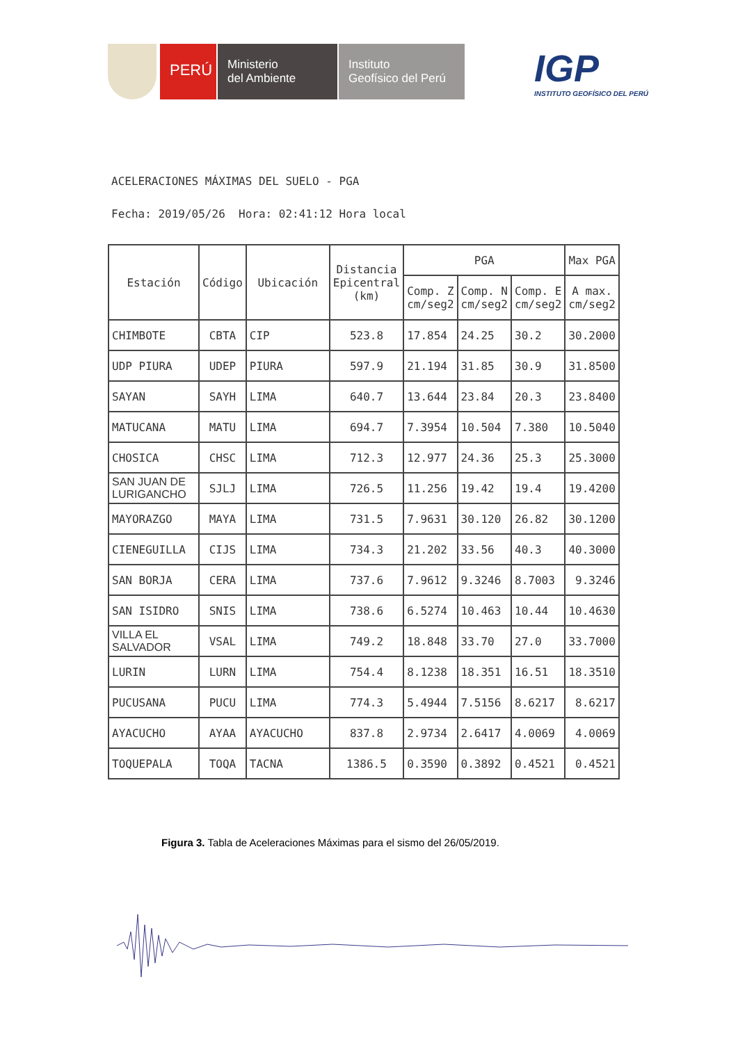PERÚ
Ministerio
del Ambiente
Instituto
Geofísico del Perú
IGP
INSTITUTO GEOFÍSICO DEL PERÚ
ACELERACIONES MÁXIMAS DEL SUELO - PGA
Fecha: 2019/05/26 Hora: 02:41:12 Hora local
| Estación | Código | Ubicación | Distancia Epicentral (km) | PGA | | | Max PGA |
| --- | --- | --- | --- | --- | --- | --- | --- |
| | | | | Comp. Z cm/seg2 | Comp. N cm/seg2 | Comp. E cm/seg2 | A max. cm/seg2 |
| CHIMBOTE | CBTA | CIP | 523.8 | 17.854 | 24.25 | 30.2 | 30.2000 |
| UDP PIURA | UDEP | PIURA | 597.9 | 21.194 | 31.85 | 30.9 | 31.8500 |
| SAYAN | SAYH | LIMA | 640.7 | 13.644 | 23.84 | 20.3 | 23.8400 |
| MATUCANA | MATU | LIMA | 694.7 | 7.3954 | 10.504 | 7.380 | 10.5040 |
| CHOSICA | CHSC | LIMA | 712.3 | 12.977 | 24.36 | 25.3 | 25.3000 |
| SAN JUAN DE LURIGANCHO | SJLJ | LIMA | 726.5 | 11.256 | 19.42 | 19.4 | 19.4200 |
| MAYORAZGO | MAYA | LIMA | 731.5 | 7.9631 | 30.120 | 26.82 | 30.1200 |
| CIENEGUILLA | CIJS | LIMA | 734.3 | 21.202 | 33.56 | 40.3 | 40.3000 |
| SAN BORJA | CERA | LIMA | 737.6 | 7.9612 | 9.3246 | 8.7003 | 9.3246 |
| SAN ISIDRO | SNIS | LIMA | 738.6 | 6.5274 | 10.463 | 10.44 | 10.4630 |
| VILLA EL SALVADOR | VSAL | LIMA | 749.2 | 18.848 | 33.70 | 27.0 | 33.7000 |
| LURIN | LURN | LIMA | 754.4 | 8.1238 | 18.351 | 16.51 | 18.3510 |
| PUCUSANA | PUCU | LIMA | 774.3 | 5.4944 | 7.5156 | 8.6217 | 8.6217 |
| AYACUCHO | AYAA | AYACUCHO | 837.8 | 2.9734 | 2.6417 | 4.0069 | 4.0069 |
| TOQUEPALA | TOQA | TACNA | 1386.5 | 0.3590 | 0.3892 | 0.4521 | 0.4521 |
Figura 3. Tabla de Aceleraciones Máximas para el sismo del 26/05/2019.